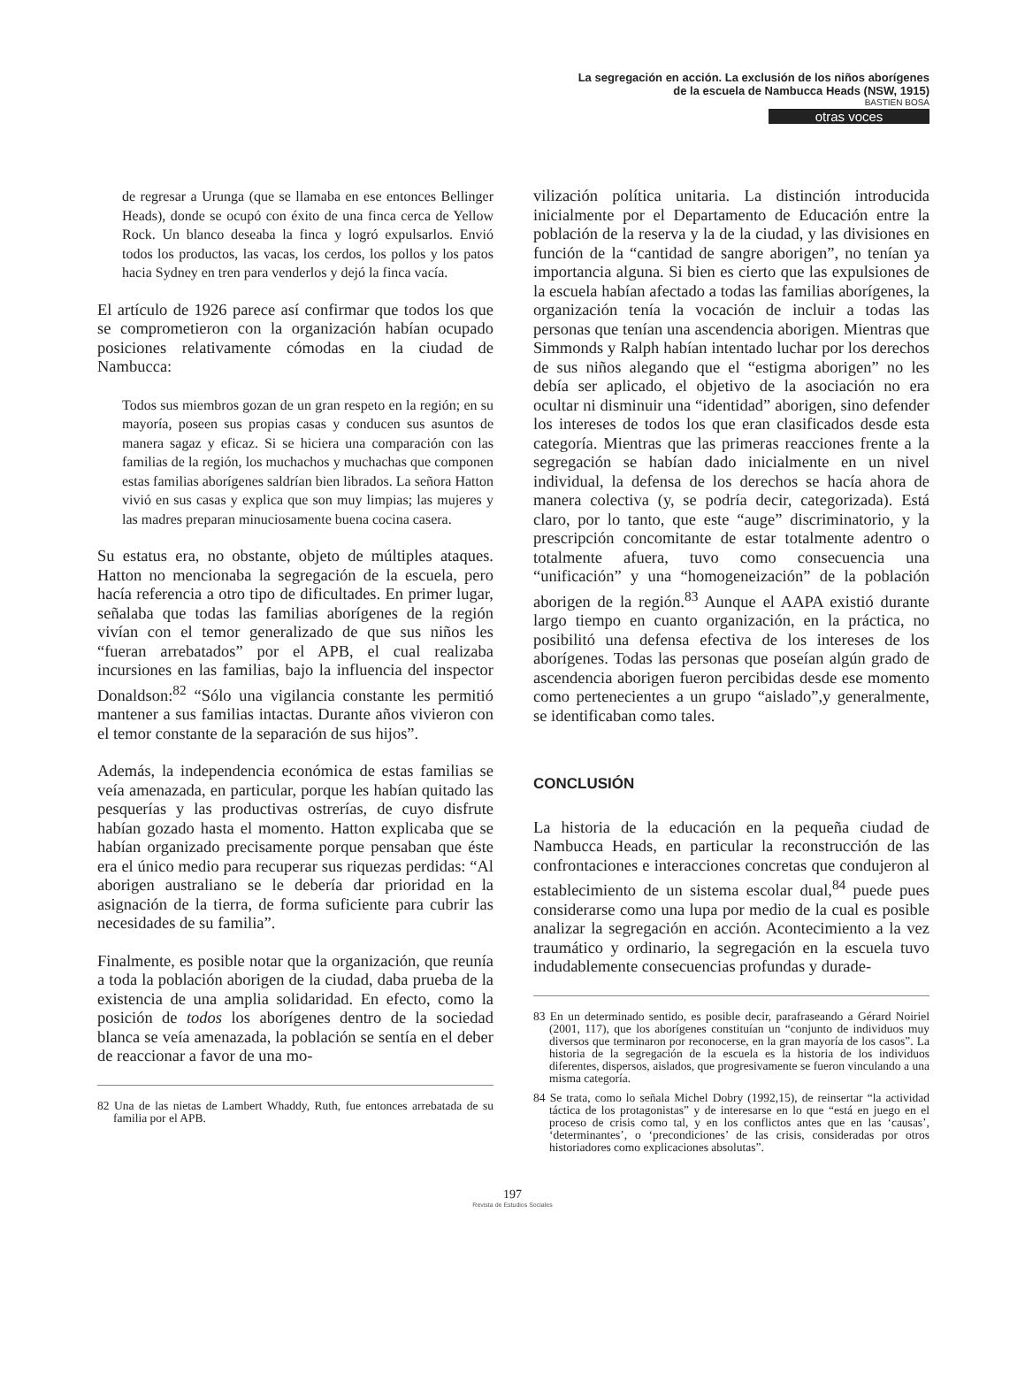La segregación en acción. La exclusión de los niños aborígenes
de la escuela de Nambucca Heads (NSW, 1915)
BASTIEN BOSA
otras voces
de regresar a Urunga (que se llamaba en ese entonces Bellinger Heads), donde se ocupó con éxito de una finca cerca de Yellow Rock. Un blanco deseaba la finca y logró expulsarlos. Envió todos los productos, las vacas, los cerdos, los pollos y los patos hacia Sydney en tren para venderlos y dejó la finca vacía.
El artículo de 1926 parece así confirmar que todos los que se comprometieron con la organización habían ocupado posiciones relativamente cómodas en la ciudad de Nambucca:
Todos sus miembros gozan de un gran respeto en la región; en su mayoría, poseen sus propias casas y conducen sus asuntos de manera sagaz y eficaz. Si se hiciera una comparación con las familias de la región, los muchachos y muchachas que componen estas familias aborígenes saldrían bien librados. La señora Hatton vivió en sus casas y explica que son muy limpias; las mujeres y las madres preparan minuciosamente buena cocina casera.
Su estatus era, no obstante, objeto de múltiples ataques. Hatton no mencionaba la segregación de la escuela, pero hacía referencia a otro tipo de dificultades. En primer lugar, señalaba que todas las familias aborígenes de la región vivían con el temor generalizado de que sus niños les “fueran arrebatados” por el APB, el cual realizaba incursiones en las familias, bajo la influencia del inspector Donaldson:<sup>82</sup> “Sólo una vigilancia constante les permitió mantener a sus familias intactas. Durante años vivieron con el temor constante de la separación de sus hijos”.
Además, la independencia económica de estas familias se veía amenazada, en particular, porque les habían quitado las pesquerías y las productivas ostrerías, de cuyo disfrute habían gozado hasta el momento. Hatton explicaba que se habían organizado precisamente porque pensaban que éste era el único medio para recuperar sus riquezas perdidas: “Al aborigen australiano se le debería dar prioridad en la asignación de la tierra, de forma suficiente para cubrir las necesidades de su familia”.
Finalmente, es posible notar que la organización, que reunía a toda la población aborigen de la ciudad, daba prueba de la existencia de una amplia solidaridad. En efecto, como la posición de todos los aborígenes dentro de la sociedad blanca se veía amenazada, la población se sentía en el deber de reaccionar a favor de una mo-
82 Una de las nietas de Lambert Whaddy, Ruth, fue entonces arrebatada de su familia por el APB.
vilización política unitaria. La distinción introducida inicialmente por el Departamento de Educación entre la población de la reserva y la de la ciudad, y las divisiones en función de la “cantidad de sangre aborigen”, no tenían ya importancia alguna. Si bien es cierto que las expulsiones de la escuela habían afectado a todas las familias aborígenes, la organización tenía la vocación de incluir a todas las personas que tenían una ascendencia aborigen. Mientras que Simmonds y Ralph habían intentado luchar por los derechos de sus niños alegando que el “estigma aborigen” no les debía ser aplicado, el objetivo de la asociación no era ocultar ni disminuir una “identidad” aborigen, sino defender los intereses de todos los que eran clasificados desde esta categoría. Mientras que las primeras reacciones frente a la segregación se habían dado inicialmente en un nivel individual, la defensa de los derechos se hacía ahora de manera colectiva (y, se podría decir, categorizada). Está claro, por lo tanto, que este “auge” discriminatorio, y la prescripción concomitante de estar totalmente adentro o totalmente afuera, tuvo como consecuencia una “unificación” y una “homogeneización” de la población aborigen de la región.<sup>83</sup> Aunque el AAPA existió durante largo tiempo en cuanto organización, en la práctica, no posibilitó una defensa efectiva de los intereses de los aborígenes. Todas las personas que poseían algún grado de ascendencia aborigen fueron percibidas desde ese momento como pertenecientes a un grupo “aislado”,y generalmente, se identificaban como tales.
CONCLUSIÓN
La historia de la educación en la pequeña ciudad de Nambucca Heads, en particular la reconstrucción de las confrontaciones e interacciones concretas que condujeron al establecimiento de un sistema escolar dual,<sup>84</sup> puede pues considerarse como una lupa por medio de la cual es posible analizar la segregación en acción. Acontecimiento a la vez traumático y ordinario, la segregación en la escuela tuvo indudablemente consecuencias profundas y durade-
83 En un determinado sentido, es posible decir, parafraseando a Gérard Noiriel (2001, 117), que los aborígenes constituían un “conjunto de individuos muy diversos que terminaron por reconocerse, en la gran mayoría de los casos”. La historia de la segregación de la escuela es la historia de los individuos diferentes, dispersos, aislados, que progresivamente se fueron vinculando a una misma categoría.
84 Se trata, como lo señala Michel Dobry (1992,15), de reinsertar “la actividad táctica de los protagonistas” y de interesarse en lo que “está en juego en el proceso de crisis como tal, y en los conflictos antes que en las ‘causas’, ‘determinantes’, o ‘precondiciones’ de las crisis, consideradas por otros historiadores como explicaciones absolutas”.
197
Revista de Estudios Sociales